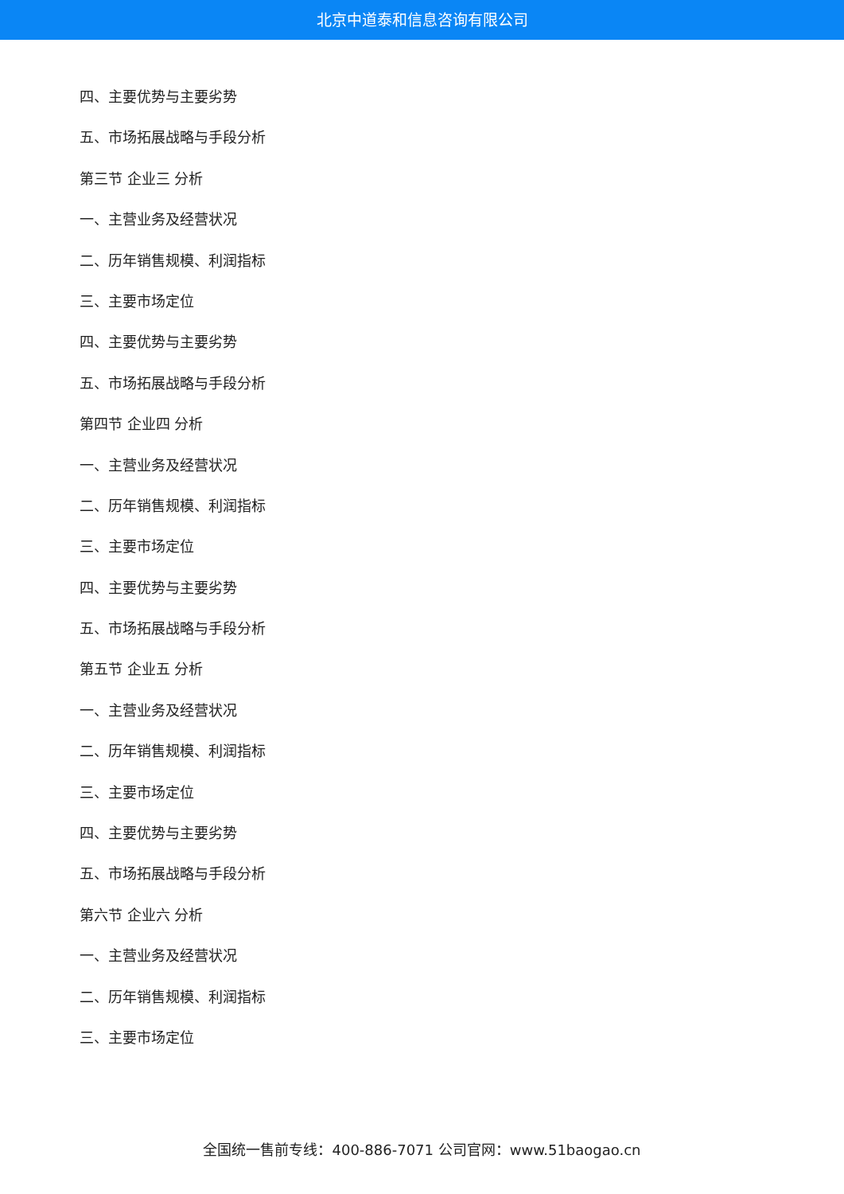北京中道泰和信息咨询有限公司
四、主要优势与主要劣势
五、市场拓展战略与手段分析
第三节 企业三 分析
一、主营业务及经营状况
二、历年销售规模、利润指标
三、主要市场定位
四、主要优势与主要劣势
五、市场拓展战略与手段分析
第四节 企业四 分析
一、主营业务及经营状况
二、历年销售规模、利润指标
三、主要市场定位
四、主要优势与主要劣势
五、市场拓展战略与手段分析
第五节 企业五 分析
一、主营业务及经营状况
二、历年销售规模、利润指标
三、主要市场定位
四、主要优势与主要劣势
五、市场拓展战略与手段分析
第六节 企业六 分析
一、主营业务及经营状况
二、历年销售规模、利润指标
三、主要市场定位
全国统一售前专线：400-886-7071 公司官网：www.51baogao.cn